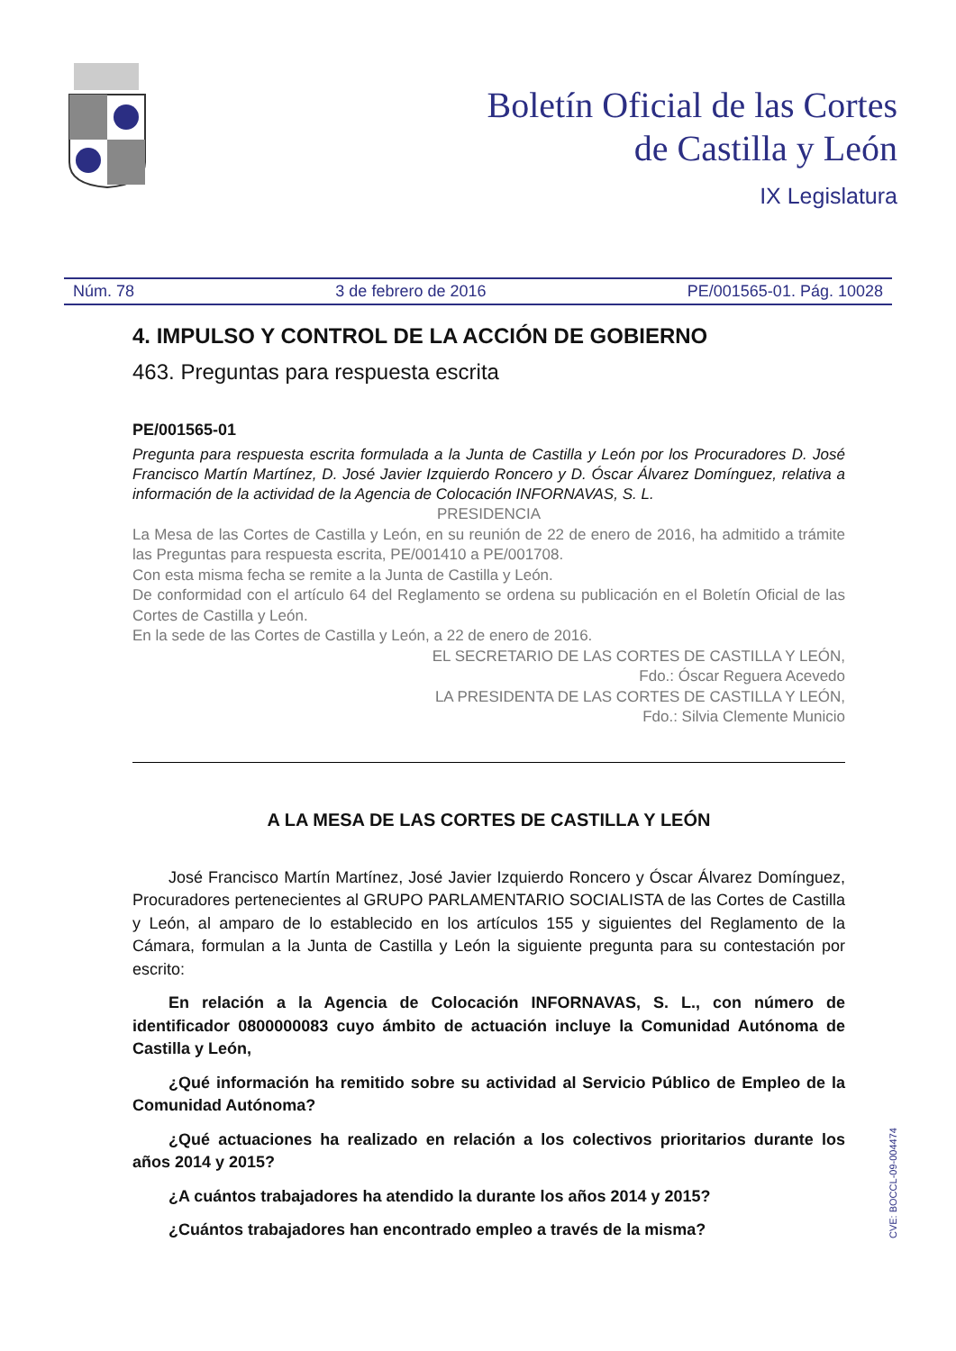Boletín Oficial de las Cortes
de Castilla y León
IX Legislatura
Núm. 78 3 de febrero de 2016 PE/001565-01. Pág. 10028
4. IMPULSO Y CONTROL DE LA ACCIÓN DE GOBIERNO
463. Preguntas para respuesta escrita
PE/001565-01
Pregunta para respuesta escrita formulada a la Junta de Castilla y León por los Procuradores D. José Francisco Martín Martínez, D. José Javier Izquierdo Roncero y D. Óscar Álvarez Domínguez, relativa a información de la actividad de la Agencia de Colocación INFORNAVAS, S. L.
PRESIDENCIA
La Mesa de las Cortes de Castilla y León, en su reunión de 22 de enero de 2016, ha admitido a trámite las Preguntas para respuesta escrita, PE/001410 a PE/001708.
Con esta misma fecha se remite a la Junta de Castilla y León.
De conformidad con el artículo 64 del Reglamento se ordena su publicación en el Boletín Oficial de las Cortes de Castilla y León.
En la sede de las Cortes de Castilla y León, a 22 de enero de 2016.
EL SECRETARIO DE LAS CORTES DE CASTILLA Y LEÓN,
Fdo.: Óscar Reguera Acevedo
LA PRESIDENTA DE LAS CORTES DE CASTILLA Y LEÓN,
Fdo.: Silvia Clemente Municio
A LA MESA DE LAS CORTES DE CASTILLA Y LEÓN
José Francisco Martín Martínez, José Javier Izquierdo Roncero y Óscar Álvarez Domínguez, Procuradores pertenecientes al GRUPO PARLAMENTARIO SOCIALISTA de las Cortes de Castilla y León, al amparo de lo establecido en los artículos 155 y siguientes del Reglamento de la Cámara, formulan a la Junta de Castilla y León la siguiente pregunta para su contestación por escrito:
En relación a la Agencia de Colocación INFORNAVAS, S. L., con número de identificador 0800000083 cuyo ámbito de actuación incluye la Comunidad Autónoma de Castilla y León,
¿Qué información ha remitido sobre su actividad al Servicio Público de Empleo de la Comunidad Autónoma?
¿Qué actuaciones ha realizado en relación a los colectivos prioritarios durante los años 2014 y 2015?
¿A cuántos trabajadores ha atendido la durante los años 2014 y 2015?
¿Cuántos trabajadores han encontrado empleo a través de la misma?
CVE: BOCCL-09-004474